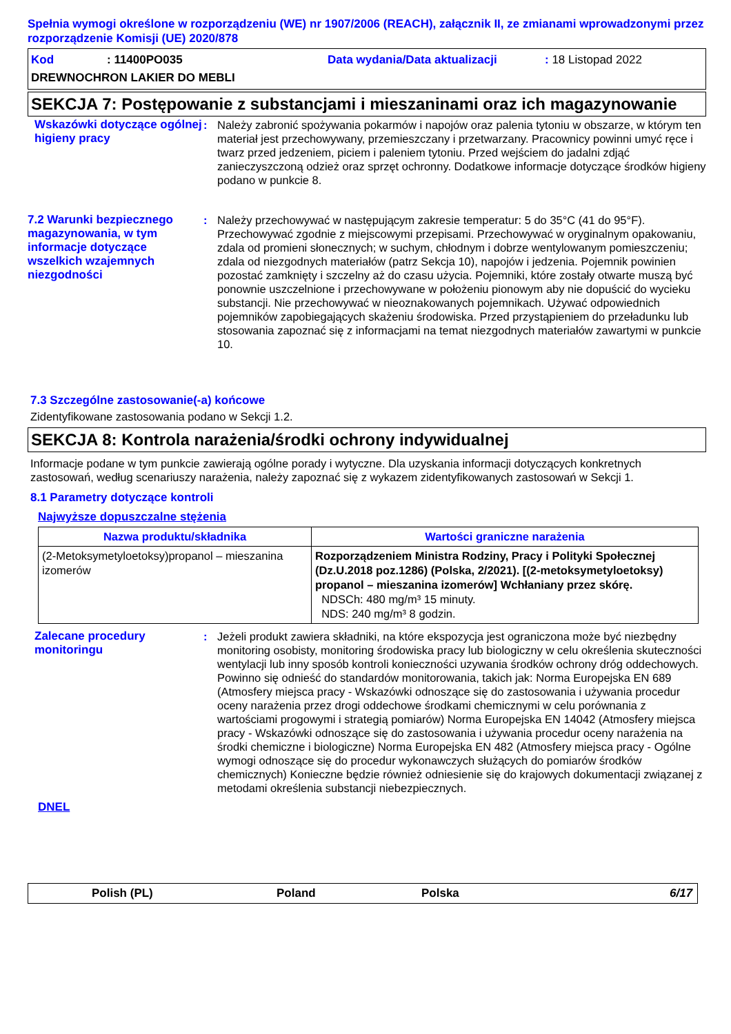Spełnia wymogi określone w rozporządzeniu (WE) nr 1907/2006 (REACH), załącznik II, ze zmianami wprowadzonymi przez rozporządzenie Komisji (UE) 2020/878
Kod: 11400PO035 Data wydania/Data aktualizacji: 18 Listopad 2022
DREWNOCHRON LAKIER DO MEBLI
SEKCJA 7: Postępowanie z substancjami i mieszaninami oraz ich magazynowanie
Wskazówki dotyczące ogólnej higieny pracy
: Należy zabronić spożywania pokarmów i napojów oraz palenia tytoniu w obszarze, w którym ten materiał jest przechowywany, przemieszczany i przetwarzany. Pracownicy powinni umyć ręce i twarz przed jedzeniem, piciem i paleniem tytoniu. Przed wejściem do jadalni zdjąć zanieczyszczoną odzież oraz sprzęt ochronny. Dodatkowe informacje dotyczące środków higieny podano w punkcie 8.
7.2 Warunki bezpiecznego magazynowania, w tym informacje dotyczące wszelkich wzajemnych niezgodności
: Należy przechowywać w następującym zakresie temperatur: 5 do 35°C (41 do 95°F). Przechowywać zgodnie z miejscowymi przepisami. Przechowywać w oryginalnym opakowaniu, zdala od promieni słonecznych; w suchym, chłodnym i dobrze wentylowanym pomieszczeniu; zdala od niezgodnych materiałów (patrz Sekcja 10), napojów i jedzenia. Pojemnik powinien pozostać zamknięty i szczelny aż do czasu użycia. Pojemniki, które zostały otwarte muszą być ponownie uszczelnione i przechowywane w położeniu pionowym aby nie dopuścić do wycieku substancji. Nie przechowywać w nieoznakowanych pojemnikach. Używać odpowiednich pojemników zapobiegających skażeniu środowiska. Przed przystąpieniem do przeładunku lub stosowania zapoznać się z informacjami na temat niezgodnych materiałów zawartymi w punkcie 10.
7.3 Szczególne zastosowanie(-a) końcowe
Zidentyfikowane zastosowania podano w Sekcji 1.2.
SEKCJA 8: Kontrola narażenia/środki ochrony indywidualnej
Informacje podane w tym punkcie zawierają ogólne porady i wytyczne. Dla uzyskania informacji dotyczących konkretnych zastosowań, według scenariuszy narażenia, należy zapoznać się z wykazem zidentyfikowanych zastosowań w Sekcji 1.
8.1 Parametry dotyczące kontroli
Najwyższe dopuszczalne stężenia
| Nazwa produktu/składnika | Wartości graniczne narażenia |
| --- | --- |
| (2-Metoksymetyloetoksy)propanol – mieszanina izomerów | Rozporządzeniem Ministra Rodziny, Pracy i Polityki Społecznej (Dz.U.2018 poz.1286) (Polska, 2/2021). [(2-metoksymetyloetoksy) propanol – mieszanina izomerów] Wchłaniany przez skórę. NDSCh: 480 mg/m³ 15 minuty. NDS: 240 mg/m³ 8 godzin. |
Zalecane procedury monitoringu
: Jeżeli produkt zawiera składniki, na które ekspozycja jest ograniczona może być niezbędny monitoring osobisty, monitoring środowiska pracy lub biologiczny w celu określenia skuteczności wentylacji lub inny sposób kontroli konieczności uzywania środków ochrony dróg oddechowych. Powinno się odnieść do standardów monitorowania, takich jak: Norma Europejska EN 689 (Atmosfery miejsca pracy - Wskazówki odnoszące się do zastosowania i używania procedur oceny narażenia przez drogi oddechowe środkami chemicznymi w celu porównania z wartościami progowymi i strategią pomiarów) Norma Europejska EN 14042 (Atmosfery miejsca pracy - Wskazówki odnoszące się do zastosowania i używania procedur oceny narażenia na środki chemiczne i biologiczne) Norma Europejska EN 482 (Atmosfery miejsca pracy - Ogólne wymogi odnoszące się do procedur wykonawczych służących do pomiarów środków chemicznych) Konieczne będzie również odniesienie się do krajowych dokumentacji związanej z metodami określenia substancji niebezpiecznych.
DNEL
Polish (PL) Poland Polska 6/17